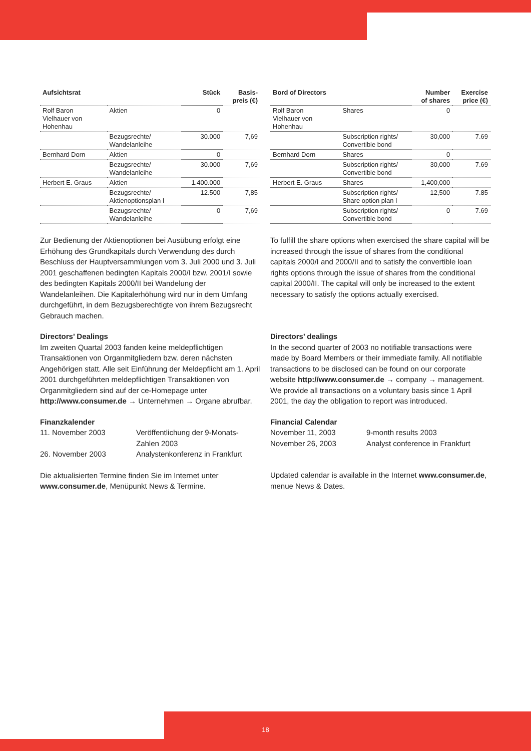| Aufsichtsrat | | Stück | Basis- preis (€) |
| --- | --- | --- | --- |
| Rolf Baron Vielhauer von Hohenhau | Aktien | 0 | |
| | Bezugsrechte/ Wandelanleihe | 30.000 | 7,69 |
| Bernhard Dorn | Aktien | 0 | |
| | Bezugsrechte/ Wandelanleihe | 30.000 | 7,69 |
| Herbert E. Graus | Aktien | 1.400.000 | |
| | Bezugsrechte/ Aktienoptionsplan I | 12.500 | 7,85 |
| | Bezugsrechte/ Wandelanleihe | 0 | 7,69 |
Zur Bedienung der Aktienoptionen bei Ausübung erfolgt eine Erhöhung des Grundkapitals durch Verwendung des durch Beschluss der Hauptversammlungen vom 3. Juli 2000 und 3. Juli 2001 geschaffenen bedingten Kapitals 2000/I bzw. 2001/I sowie des bedingten Kapitals 2000/II bei Wandelung der Wandelanleihen. Die Kapitalerhöhung wird nur in dem Umfang durchgeführt, in dem Bezugsberechtigte von ihrem Bezugsrecht Gebrauch machen.
Directors’ Dealings
Im zweiten Quartal 2003 fanden keine meldepflichtigen Transaktionen von Organmitgliedern bzw. deren nächsten Angehörigen statt. Alle seit Einführung der Meldepflicht am 1. April 2001 durchgeführten meldepflichtigen Transaktionen von Organmitgliedern sind auf der ce-Homepage unter http://www.consumer.de → Unternehmen → Organe abrufbar.
Finanzkalender
11. November 2003 Veröffentlichung der 9-Monats-
Zahlen 2003
26. November 2003 Analystenkonferenz in Frankfurt
Die aktualisierten Termine finden Sie im Internet unter www.consumer.de, Menüpunkt News & Termine.
| Bord of Directors | | Number of shares | Exercise price (€) |
| --- | --- | --- | --- |
| Rolf Baron Vielhauer von Hohenhau | Shares | 0 | |
| | Subscription rights/ Convertible bond | 30,000 | 7.69 |
| Bernhard Dorn | Shares | 0 | |
| | Subscription rights/ Convertible bond | 30,000 | 7.69 |
| Herbert E. Graus | Shares | 1,400,000 | |
| | Subscription rights/ Share option plan I | 12,500 | 7.85 |
| | Subscription rights/ Convertible bond | 0 | 7.69 |
To fulfill the share options when exercised the share capital will be increased through the issue of shares from the conditional capitals 2000/I and 2000/II and to satisfy the convertible loan rights options through the issue of shares from the conditional capital 2000/II. The capital will only be increased to the extent necessary to satisfy the options actually exercised.
Directors’ dealings
In the second quarter of 2003 no notifiable transactions were made by Board Members or their immediate family. All notifiable transactions to be disclosed can be found on our corporate website http://www.consumer.de → company → management. We provide all transactions on a voluntary basis since 1 April 2001, the day the obligation to report was introduced.
Financial Calendar
November 11, 2003 9-month results 2003
November 26, 2003 Analyst conference in Frankfurt
Updated calendar is available in the Internet www.consumer.de, menue News & Dates.
18